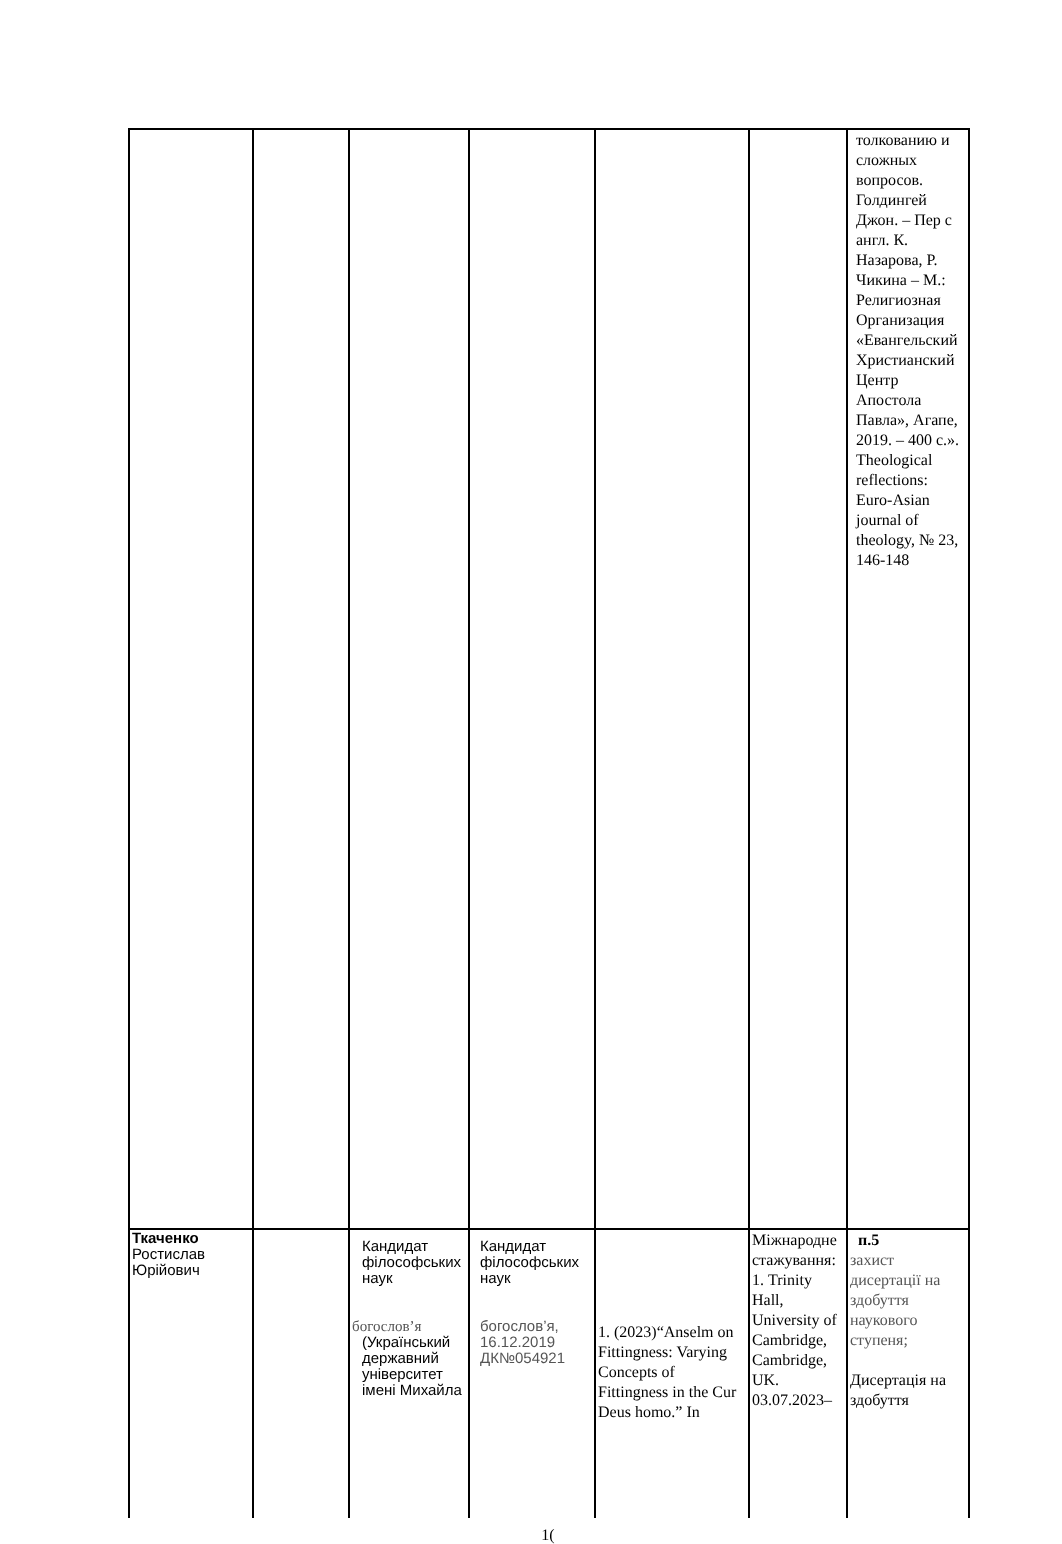| | | | | | | толкованию и сложных вопросов. Голдингей Джон. – Пер с англ. К. Назарова, Р. Чикина – М.: Религиозная Организация «Евангельский Христианский Центр Апостола Павла», Агапе, 2019. – 400 с.». Theological reflections: Euro-Asian journal of theology, № 23, 146-148 |
| Ткаченко Ростислав Юрійович | | Кандидат філософських наук богослов’я (Український державний університет імені Михайла | Кандидат філософських наук богослов’я, 16.12.2019 ДК№054921 | 1. (2023)“Anselm on Fittingness: Varying Concepts of Fittingness in the Cur Deus homo.” In | Міжнародне стажування: 1. Trinity Hall, University of Cambridge, Cambridge, UK. 03.07.2023– | п.5 захист дисертації на здобуття наукового ступеня; Дисертація на здобуття |
1(